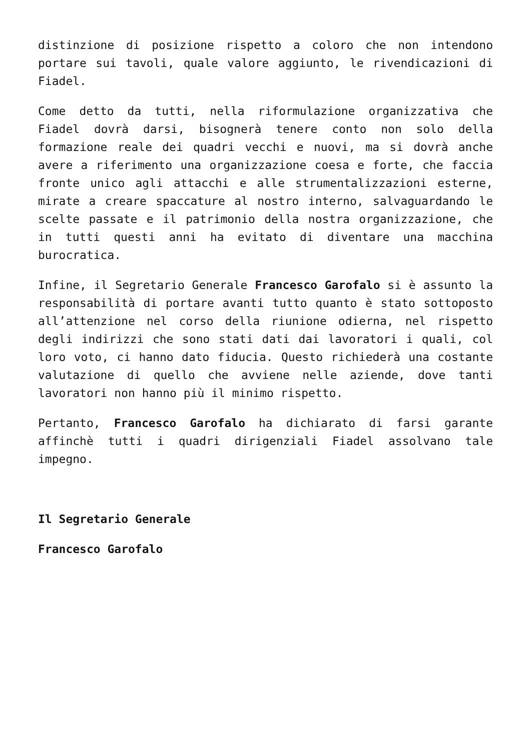distinzione di posizione rispetto a coloro che non intendono portare sui tavoli, quale valore aggiunto, le rivendicazioni di Fiadel.
Come detto da tutti, nella riformulazione organizzativa che Fiadel dovrà darsi, bisognerà tenere conto non solo della formazione reale dei quadri vecchi e nuovi, ma si dovrà anche avere a riferimento una organizzazione coesa e forte, che faccia fronte unico agli attacchi e alle strumentalizzazioni esterne, mirate a creare spaccature al nostro interno, salvaguardando le scelte passate e il patrimonio della nostra organizzazione, che in tutti questi anni ha evitato di diventare una macchina burocratica.
Infine, il Segretario Generale Francesco Garofalo si è assunto la responsabilità di portare avanti tutto quanto è stato sottoposto all’attenzione nel corso della riunione odierna, nel rispetto degli indirizzi che sono stati dati dai lavoratori i quali, col loro voto, ci hanno dato fiducia. Questo richiederà una costante valutazione di quello che avviene nelle aziende, dove tanti lavoratori non hanno più il minimo rispetto.
Pertanto, Francesco Garofalo ha dichiarato di farsi garante affinchè tutti i quadri dirigenziali Fiadel assolvano tale impegno.
Il Segretario Generale
Francesco Garofalo